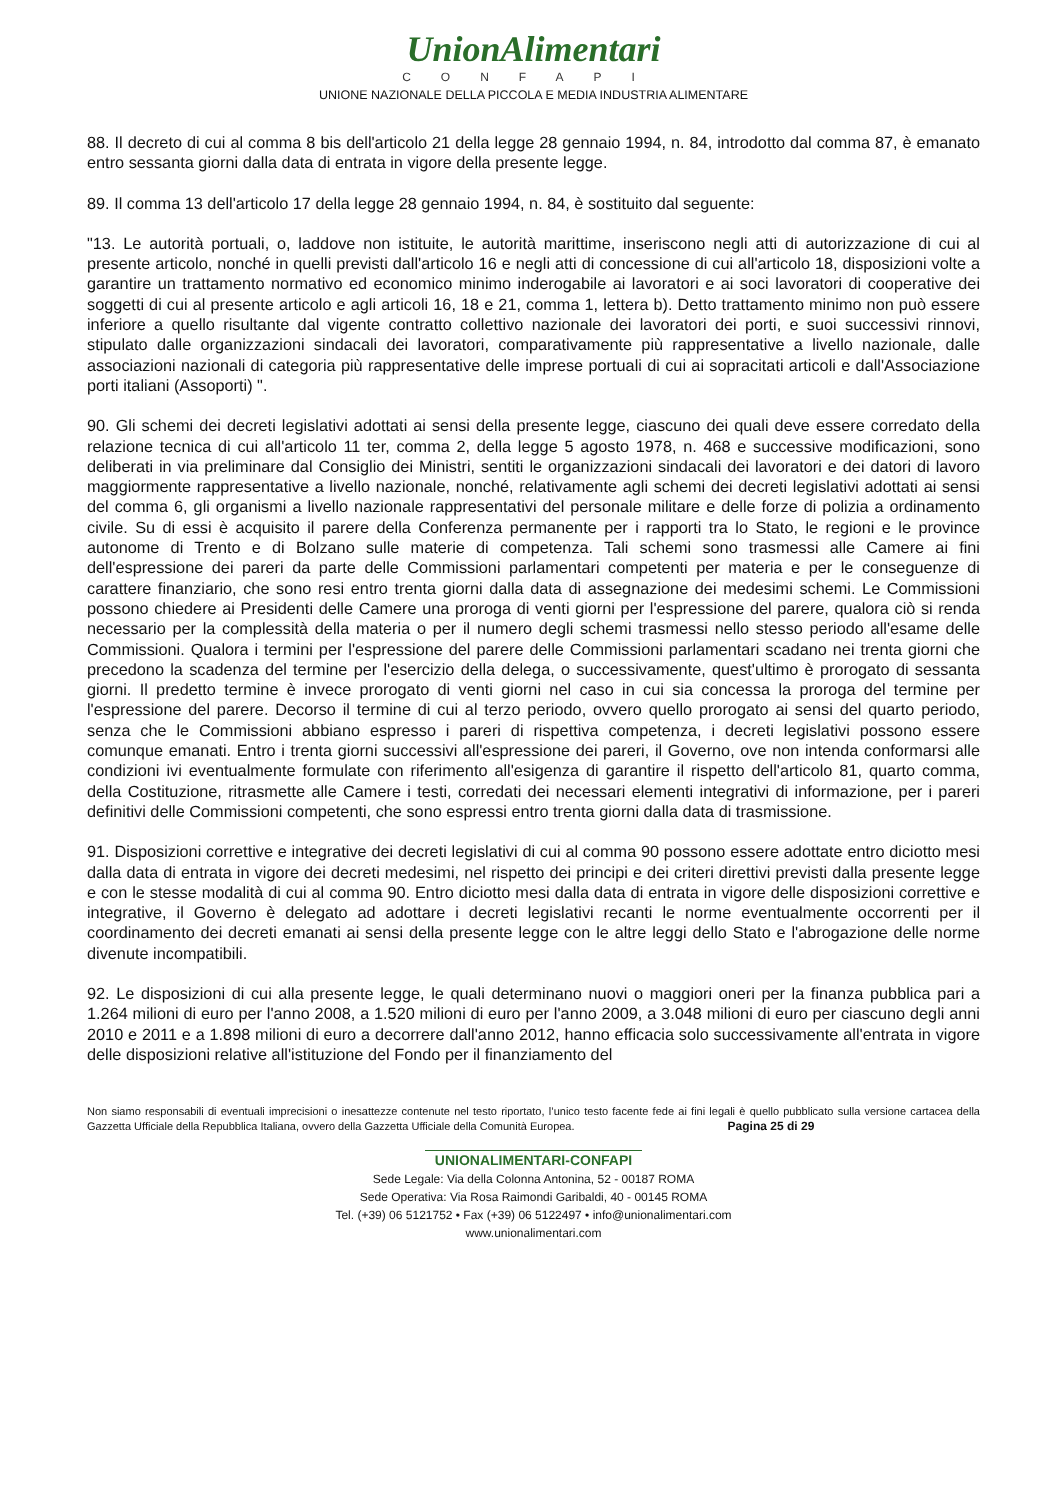UnionAlimentari
CONFAPI
UNIONE NAZIONALE DELLA PICCOLA E MEDIA INDUSTRIA ALIMENTARE
88. Il decreto di cui al comma 8 bis dell'articolo 21 della legge 28 gennaio 1994, n. 84, introdotto dal comma 87, è emanato entro sessanta giorni dalla data di entrata in vigore della presente legge.
89. Il comma 13 dell'articolo 17 della legge 28 gennaio 1994, n. 84, è sostituito dal seguente:
"13. Le autorità portuali, o, laddove non istituite, le autorità marittime, inseriscono negli atti di autorizzazione di cui al presente articolo, nonché in quelli previsti dall'articolo 16 e negli atti di concessione di cui all'articolo 18, disposizioni volte a garantire un trattamento normativo ed economico minimo inderogabile ai lavoratori e ai soci lavoratori di cooperative dei soggetti di cui al presente articolo e agli articoli 16, 18 e 21, comma 1, lettera b). Detto trattamento minimo non può essere inferiore a quello risultante dal vigente contratto collettivo nazionale dei lavoratori dei porti, e suoi successivi rinnovi, stipulato dalle organizzazioni sindacali dei lavoratori, comparativamente più rappresentative a livello nazionale, dalle associazioni nazionali di categoria più rappresentative delle imprese portuali di cui ai sopracitati articoli e dall'Associazione porti italiani (Assoporti) ".
90. Gli schemi dei decreti legislativi adottati ai sensi della presente legge, ciascuno dei quali deve essere corredato della relazione tecnica di cui all'articolo 11 ter, comma 2, della legge 5 agosto 1978, n. 468 e successive modificazioni, sono deliberati in via preliminare dal Consiglio dei Ministri, sentiti le organizzazioni sindacali dei lavoratori e dei datori di lavoro maggiormente rappresentative a livello nazionale, nonché, relativamente agli schemi dei decreti legislativi adottati ai sensi del comma 6, gli organismi a livello nazionale rappresentativi del personale militare e delle forze di polizia a ordinamento civile. Su di essi è acquisito il parere della Conferenza permanente per i rapporti tra lo Stato, le regioni e le province autonome di Trento e di Bolzano sulle materie di competenza. Tali schemi sono trasmessi alle Camere ai fini dell'espressione dei pareri da parte delle Commissioni parlamentari competenti per materia e per le conseguenze di carattere finanziario, che sono resi entro trenta giorni dalla data di assegnazione dei medesimi schemi. Le Commissioni possono chiedere ai Presidenti delle Camere una proroga di venti giorni per l'espressione del parere, qualora ciò si renda necessario per la complessità della materia o per il numero degli schemi trasmessi nello stesso periodo all'esame delle Commissioni. Qualora i termini per l'espressione del parere delle Commissioni parlamentari scadano nei trenta giorni che precedono la scadenza del termine per l'esercizio della delega, o successivamente, quest'ultimo è prorogato di sessanta giorni. Il predetto termine è invece prorogato di venti giorni nel caso in cui sia concessa la proroga del termine per l'espressione del parere. Decorso il termine di cui al terzo periodo, ovvero quello prorogato ai sensi del quarto periodo, senza che le Commissioni abbiano espresso i pareri di rispettiva competenza, i decreti legislativi possono essere comunque emanati. Entro i trenta giorni successivi all'espressione dei pareri, il Governo, ove non intenda conformarsi alle condizioni ivi eventualmente formulate con riferimento all'esigenza di garantire il rispetto dell'articolo 81, quarto comma, della Costituzione, ritrasmette alle Camere i testi, corredati dei necessari elementi integrativi di informazione, per i pareri definitivi delle Commissioni competenti, che sono espressi entro trenta giorni dalla data di trasmissione.
91. Disposizioni correttive e integrative dei decreti legislativi di cui al comma 90 possono essere adottate entro diciotto mesi dalla data di entrata in vigore dei decreti medesimi, nel rispetto dei principi e dei criteri direttivi previsti dalla presente legge e con le stesse modalità di cui al comma 90. Entro diciotto mesi dalla data di entrata in vigore delle disposizioni correttive e integrative, il Governo è delegato ad adottare i decreti legislativi recanti le norme eventualmente occorrenti per il coordinamento dei decreti emanati ai sensi della presente legge con le altre leggi dello Stato e l'abrogazione delle norme divenute incompatibili.
92. Le disposizioni di cui alla presente legge, le quali determinano nuovi o maggiori oneri per la finanza pubblica pari a 1.264 milioni di euro per l'anno 2008, a 1.520 milioni di euro per l'anno 2009, a 3.048 milioni di euro per ciascuno degli anni 2010 e 2011 e a 1.898 milioni di euro a decorrere dall'anno 2012, hanno efficacia solo successivamente all'entrata in vigore delle disposizioni relative all'istituzione del Fondo per il finanziamento del
Non siamo responsabili di eventuali imprecisioni o inesattezze contenute nel testo riportato, l’unico testo facente fede ai fini legali è quello pubblicato sulla versione cartacea della Gazzetta Ufficiale della Repubblica Italiana, ovvero della Gazzetta Ufficiale della Comunità Europea. Pagina 25 di 29
UNIONALIMENTARI-CONFAPI
Sede Legale: Via della Colonna Antonina, 52 - 00187 ROMA
Sede Operativa: Via Rosa Raimondi Garibaldi, 40 - 00145 ROMA
Tel. (+39) 06 5121752 • Fax (+39) 06 5122497 • info@unionalimentari.com
www.unionalimentari.com